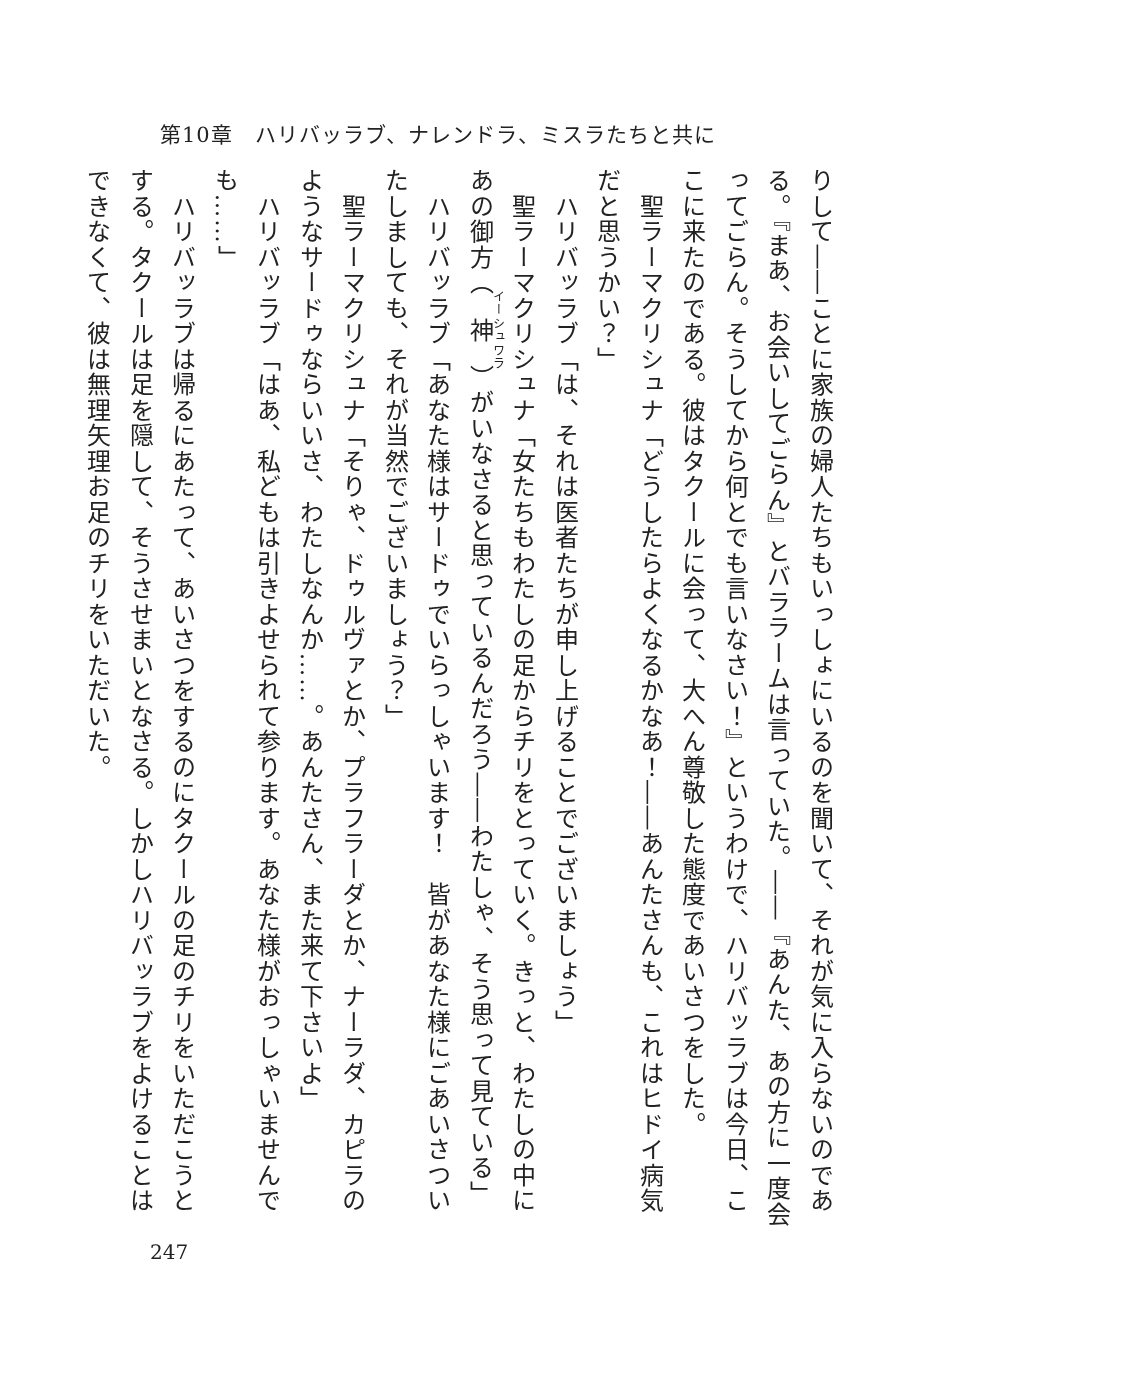第10章　ハリバッラブ、ナレンドラ、ミスラたちと共に
りして――ことに家族の婦人たちもいっしょにいるのを聞いて、それが気に入らないのである。『まあ、お会いしてごらん』とバララームは言っていた。――『あんた、あの方に一度会ってごらん。そうしてから何とでも言いなさい！』というわけで、ハリバッラブは今日、ここに来たのである。彼はタクールに会って、大へん尊敬した態度であいさつをした。
　聖ラーマクリシュナ「どうしたらよくなるかなあ！――あんたさんも、これはヒドイ病気だと思うかい？」
　ハリバッラブ「は、それは医者たちが申し上げることでございましょう」
　聖ラーマクリシュナ「女たちもわたしの足からチリをとっていく。きっと、わたしの中にあの御方（神）がいなさると思っているんだろう――わたしゃ、そう思って見ている」
　ハリバッラブ「あなた様はサードゥでいらっしゃいます！　皆があなた様にごあいさついたしましても、それが当然でございましょう？」
　聖ラーマクリシュナ「そりゃ、ドゥルヴァとか、プラフラーダとか、ナーラダ、カピラのようなサードゥならいいさ、わたしなんか……。あんたさん、また来て下さいよ」
　ハリバッラブ「はあ、私どもは引きよせられて参ります。あなた様がおっしゃいませんでも……」
　ハリバッラブは帰るにあたって、あいさつをするのにタクールの足のチリをいただこうとする。タクールは足を隠して、そうさせまいとなさる。しかしハリバッラブをよけることはできなくて、彼は無理矢理お足のチリをいただいた。
247